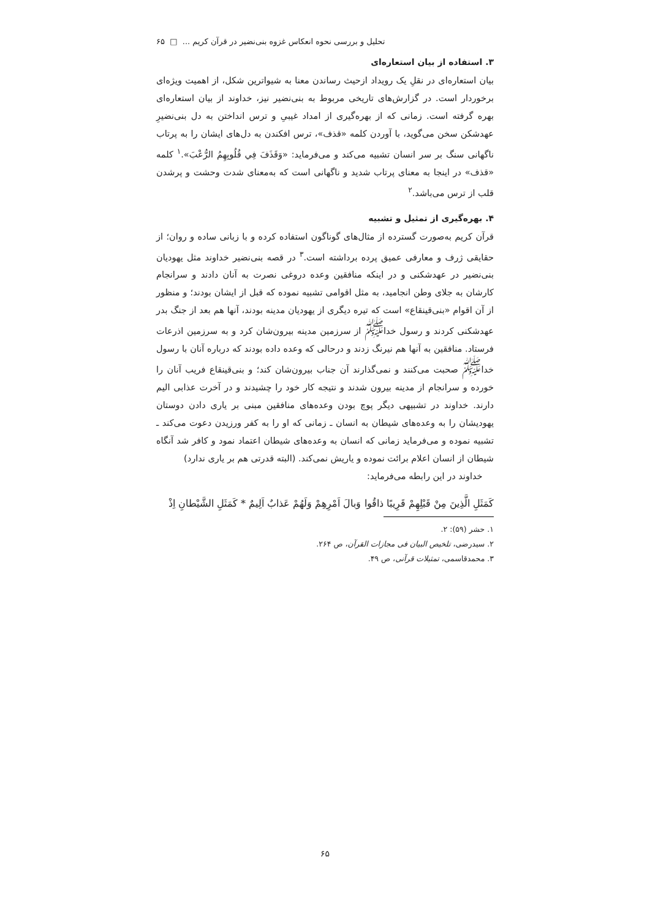تحلیل و بررسی نحوه انعکاس غزوه بنی‌نضیر در قرآن کریم ... □ ۶۵
۳. استفاده از بیان استعاره‌ای
بیان استعاره‌ای در نقلِ یک رویداد ازحیث رساندن معنا به شیواترین شکل، از اهمیت ویژه‌ای برخوردار است. در گزارش‌های تاریخی مربوط به بنی‌نضیر نیز، خداوند از بیان استعاره‌ای بهره گرفته است. زمانی که از بهره‌گیری از امداد غیبیِ و ترس انداختن به دل بنی‌نضیرِ عهدشکن سخن می‌گوید، با آوردن کلمه «قذف»، ترس افکندن به دل‌های ایشان را به پرتاب ناگهانی سنگ بر سر انسان تشبیه می‌کند و می‌فرماید: «وَقَذَفَ فِي قُلُوبِهِمُ الرُّعْبَ».<sup>۱</sup> کلمه «قذف» در اینجا به معنای پرتاب شدید و ناگهانی است که به‌معنای شدت وحشت و پرشدن قلب از ترس می‌باشد.<sup>۲</sup>
۴. بهره‌گیری از تمثیل و تشبیه
قرآن کریم به‌صورت گسترده از مثال‌های گوناگون استفاده کرده و با زبانی ساده و روان؛ از حقایقی ژرف و معارفی عمیق پرده برداشته است.<sup>۳</sup> در قصه بنی‌نضیر خداوند مثل یهودیان بنی‌نضیر در عهدشکنی و در اینکه منافقین وعده دروغی نصرت به آنان دادند و سرانجام کارشان به جلای وطن انجامید، به مثل اقوامی تشبیه نموده که قبل از ایشان بودند؛ و منظور از آن اقوام «بنی‌قینقاع» است که تیره دیگری از یهودیان مدینه بودند، آنها هم بعد از جنگ بدر عهدشکنی کردند و رسول خدا<sup>ﷺ</sup> از سرزمین مدینه بیرون‌شان کرد و به سرزمین اذرعات فرستاد. منافقین به آنها هم نیرنگ زدند و درحالی که وعده داده بودند که درباره آنان با رسول خدا<sup>ﷺ</sup> صحبت می‌کنند و نمی‌گذارند آن جناب بیرون‌شان کند؛ و بنی‌قینقاع فریب آنان را خورده و سرانجام از مدینه بیرون شدند و نتیجه کار خود را چشیدند و در آخرت عذابی الیم دارند. خداوند در تشبیهی دیگر پوچ بودن وعده‌های منافقین مبنی بر یاری دادن دوستان یهودیشان را به وعده‌های شیطان به انسان ـ زمانی که او را به کفر ورزیدن دعوت می‌کند ـ تشبیه نموده و می‌فرماید زمانی که انسان به وعده‌های شیطان اعتماد نمود و کافر شد آنگاه شیطان از انسان اعلام برائت نموده و یاریش نمی‌کند. (البته قدرتی هم بر یاری ندارد)
خداوند در این رابطه می‌فرماید:
كَمَثَلِ الَّذِينَ مِنْ قَبْلِهِمْ قَرِيبًا ذاقُوا وَبالَ اَمْرِهِمْ وَلَهُمْ عَذابٌ اَلِيمٌ * كَمَثَلِ الشَّيْطانِ اِذْ
۱. حشر (۵۹): ۲.
۲. سیدرضی، تلخیص البیان فی مجازات القرآن، ص ۲۶۴.
۳. محمدقاسمی، تمثیلات قرآنی، ص ۴۹.
۶۵